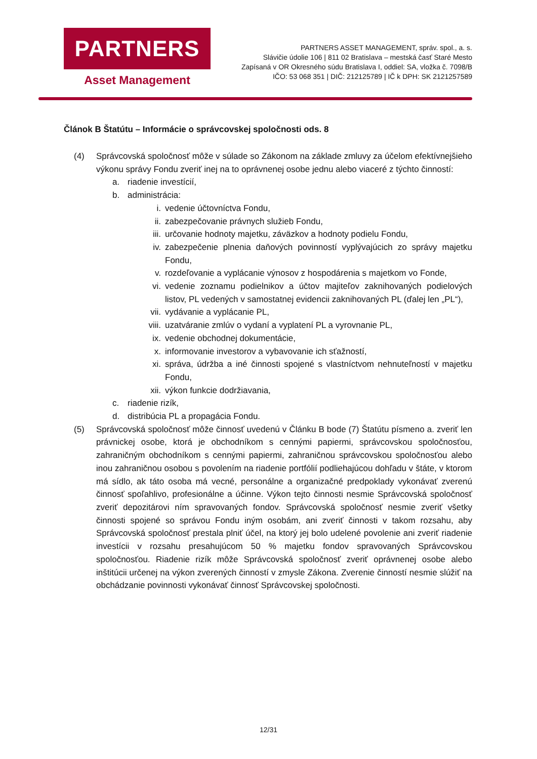PARTNERS
Asset Management
PARTNERS ASSET MANAGEMENT, správ. spol., a. s.
Slávičie údolie 106 | 811 02 Bratislava – mestská časť Staré Mesto
Zapísaná v OR Okresného súdu Bratislava I, oddiel: SA, vložka č. 7098/B
IČO: 53 068 351 | DIČ: 212125789 | IČ k DPH: SK 2121257589
Článok B Štatútu – Informácie o správcovskej spoločnosti ods. 8
(4) Správcovská spoločnosť môže v súlade so Zákonom na základe zmluvy za účelom efektívnejšieho výkonu správy Fondu zveriť inej na to oprávnenej osobe jednu alebo viaceré z týchto činností:
a. riadenie investícií,
b. administrácia:
i. vedenie účtovníctva Fondu,
ii. zabezpečovanie právnych služieb Fondu,
iii. určovanie hodnoty majetku, záväzkov a hodnoty podielu Fondu,
iv. zabezpečenie plnenia daňových povinností vyplývajúcich zo správy majetku Fondu,
v. rozdeľovanie a vyplácanie výnosov z hospodárenia s majetkom vo Fonde,
vi. vedenie zoznamu podielnikov a účtov majiteľov zaknihovaných podielových listov, PL vedených v samostatnej evidencii zaknihovaných PL (ďalej len „PL“),
vii. vydávanie a vyplácanie PL,
viii. uzatváranie zmlúv o vydaní a vyplatení PL a vyrovnanie PL,
ix. vedenie obchodnej dokumentácie,
x. informovanie investorov a vybavovanie ich sťažností,
xi. správa, údržba a iné činnosti spojené s vlastníctvom nehnuteľností v majetku Fondu,
xii. výkon funkcie dodržiavania,
c. riadenie rizík,
d. distribúcia PL a propagácia Fondu.
(5) Správcovská spoločnosť môže činnosť uvedenú v Článku B bode (7) Štatútu písmeno a. zveriť len právnickej osobe, ktorá je obchodníkom s cennými papiermi, správcovskou spoločnosťou, zahraničným obchodníkom s cennými papiermi, zahraničnou správcovskou spoločnosťou alebo inou zahraničnou osobou s povolením na riadenie portfólií podliehajúcou dohľadu v štáte, v ktorom má sídlo, ak táto osoba má vecné, personálne a organizačné predpoklady vykonávať zverenú činnosť spoľahlivo, profesionálne a účinne. Výkon tejto činnosti nesmie Správcovská spoločnosť zveriť depozitárovi ním spravovaných fondov. Správcovská spoločnosť nesmie zveriť všetky činnosti spojené so správou Fondu iným osobám, ani zveriť činnosti v takom rozsahu, aby Správcovská spoločnosť prestala plniť účel, na ktorý jej bolo udelené povolenie ani zveriť riadenie investícii v rozsahu presahujúcom 50 % majetku fondov spravovaných Správcovskou spoločnosťou. Riadenie rizík môže Správcovská spoločnosť zveriť oprávnenej osobe alebo inštitúcii určenej na výkon zverených činností v zmysle Zákona. Zverenie činností nesmie slúžiť na obchádzanie povinnosti vykonávať činnosť Správcovskej spoločnosti.
12/31